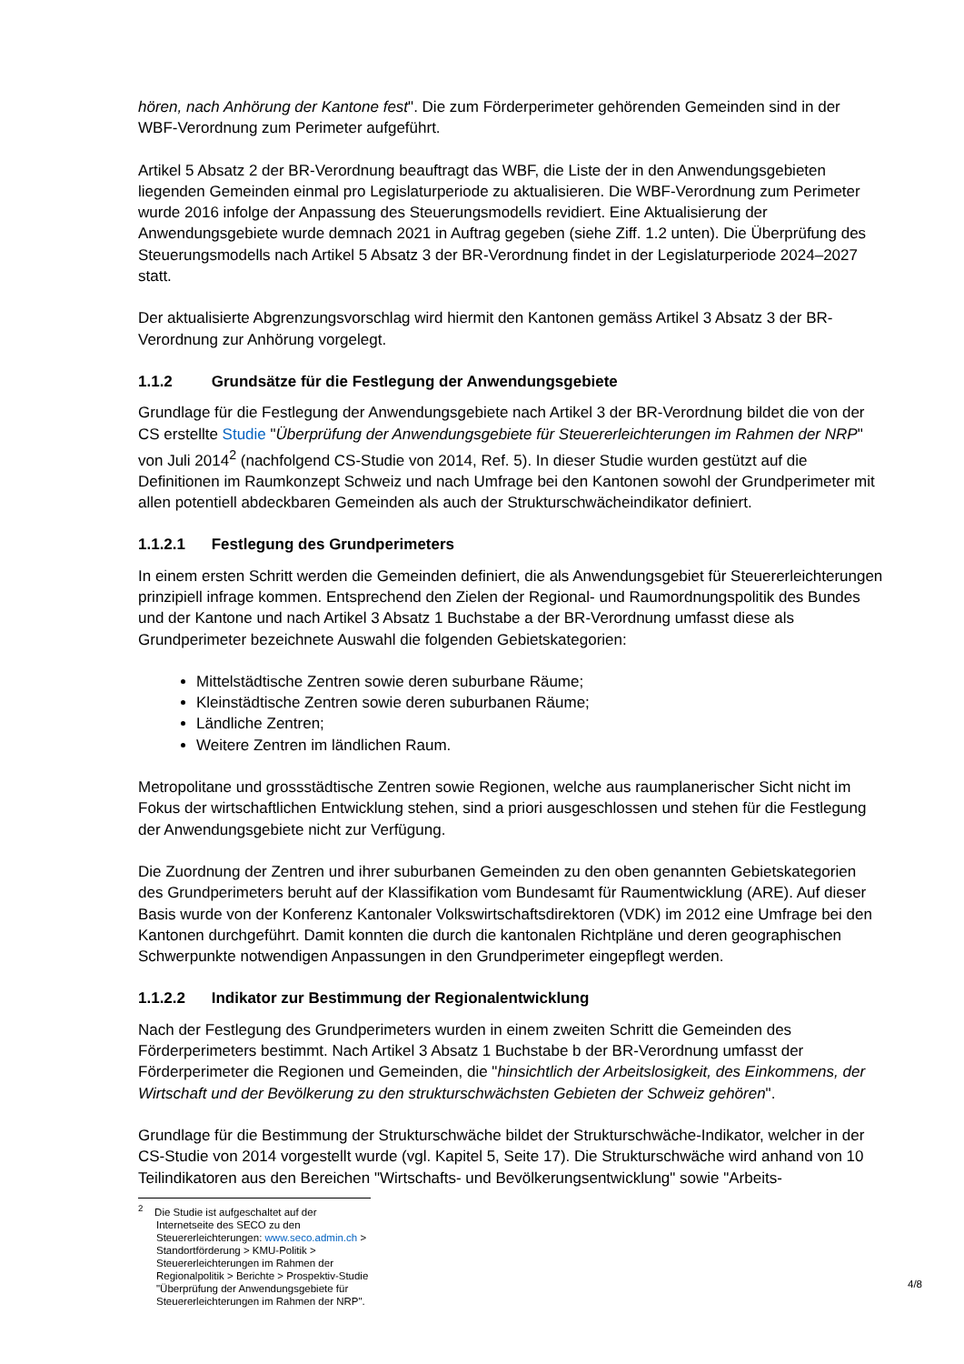hören, nach Anhörung der Kantone fest". Die zum Förderperimeter gehörenden Gemeinden sind in der WBF-Verordnung zum Perimeter aufgeführt.
Artikel 5 Absatz 2 der BR-Verordnung beauftragt das WBF, die Liste der in den Anwendungsgebieten liegenden Gemeinden einmal pro Legislaturperiode zu aktualisieren. Die WBF-Verordnung zum Perimeter wurde 2016 infolge der Anpassung des Steuerungsmodells revidiert. Eine Aktualisierung der Anwendungsgebiete wurde demnach 2021 in Auftrag gegeben (siehe Ziff. 1.2 unten). Die Überprüfung des Steuerungsmodells nach Artikel 5 Absatz 3 der BR-Verordnung findet in der Legislaturperiode 2024–2027 statt.
Der aktualisierte Abgrenzungsvorschlag wird hiermit den Kantonen gemäss Artikel 3 Absatz 3 der BR-Verordnung zur Anhörung vorgelegt.
1.1.2 Grundsätze für die Festlegung der Anwendungsgebiete
Grundlage für die Festlegung der Anwendungsgebiete nach Artikel 3 der BR-Verordnung bildet die von der CS erstellte Studie "Überprüfung der Anwendungsgebiete für Steuererleichterungen im Rahmen der NRP" von Juli 2014<sup>2</sup> (nachfolgend CS-Studie von 2014, Ref. 5). In dieser Studie wurden gestützt auf die Definitionen im Raumkonzept Schweiz und nach Umfrage bei den Kantonen sowohl der Grundperimeter mit allen potentiell abdeckbaren Gemeinden als auch der Strukturschwächeindikator definiert.
1.1.2.1 Festlegung des Grundperimeters
In einem ersten Schritt werden die Gemeinden definiert, die als Anwendungsgebiet für Steuererleichterungen prinzipiell infrage kommen. Entsprechend den Zielen der Regional- und Raumordnungspolitik des Bundes und der Kantone und nach Artikel 3 Absatz 1 Buchstabe a der BR-Verordnung umfasst diese als Grundperimeter bezeichnete Auswahl die folgenden Gebietskategorien:
Mittelstädtische Zentren sowie deren suburbane Räume;
Kleinstädtische Zentren sowie deren suburbanen Räume;
Ländliche Zentren;
Weitere Zentren im ländlichen Raum.
Metropolitane und grossstädtische Zentren sowie Regionen, welche aus raumplanerischer Sicht nicht im Fokus der wirtschaftlichen Entwicklung stehen, sind a priori ausgeschlossen und stehen für die Festlegung der Anwendungsgebiete nicht zur Verfügung.
Die Zuordnung der Zentren und ihrer suburbanen Gemeinden zu den oben genannten Gebietskategorien des Grundperimeters beruht auf der Klassifikation vom Bundesamt für Raumentwicklung (ARE). Auf dieser Basis wurde von der Konferenz Kantonaler Volkswirtschaftsdirektoren (VDK) im 2012 eine Umfrage bei den Kantonen durchgeführt. Damit konnten die durch die kantonalen Richtpläne und deren geographischen Schwerpunkte notwendigen Anpassungen in den Grundperimeter eingepflegt werden.
1.1.2.2 Indikator zur Bestimmung der Regionalentwicklung
Nach der Festlegung des Grundperimeters wurden in einem zweiten Schritt die Gemeinden des Förderperimeters bestimmt. Nach Artikel 3 Absatz 1 Buchstabe b der BR-Verordnung umfasst der Förderperimeter die Regionen und Gemeinden, die "hinsichtlich der Arbeitslosigkeit, des Einkommens, der Wirtschaft und der Bevölkerung zu den strukturschwächsten Gebieten der Schweiz gehören".
Grundlage für die Bestimmung der Strukturschwäche bildet der Strukturschwäche-Indikator, welcher in der CS-Studie von 2014 vorgestellt wurde (vgl. Kapitel 5, Seite 17). Die Strukturschwäche wird anhand von 10 Teilindikatoren aus den Bereichen "Wirtschafts- und Bevölkerungsentwicklung" sowie "Arbeits-
<sup>2</sup> Die Studie ist aufgeschaltet auf der Internetseite des SECO zu den Steuererleichterungen: www.seco.admin.ch > Standortförderung > KMU-Politik > Steuererleichterungen im Rahmen der Regionalpolitik > Berichte > Prospektiv-Studie "Überprüfung der Anwendungsgebiete für Steuererleichterungen im Rahmen der NRP".
4/8